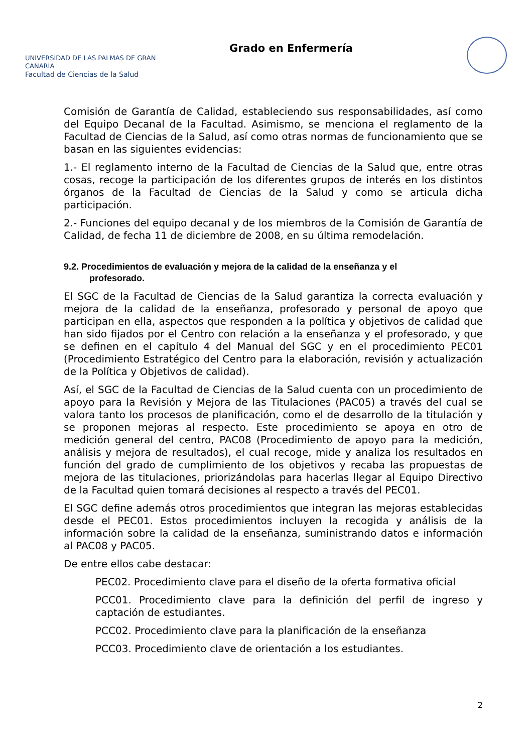UNIVERSIDAD DE LAS PALMAS DE GRAN CANARIA
Facultad de Ciencias de la Salud
Grado en Enfermería
Comisión de Garantía de Calidad, estableciendo sus responsabilidades, así como del Equipo Decanal de la Facultad. Asimismo, se menciona el reglamento de la Facultad de Ciencias de la Salud, así como otras normas de funcionamiento que se basan en las siguientes evidencias:
1.- El reglamento interno de la Facultad de Ciencias de la Salud que, entre otras cosas, recoge la participación de los diferentes grupos de interés en los distintos órganos de la Facultad de Ciencias de la Salud y como se articula dicha participación.
2.- Funciones del equipo decanal y de los miembros de la Comisión de Garantía de Calidad, de fecha 11 de diciembre de 2008, en su última remodelación.
9.2. Procedimientos de evaluación y mejora de la calidad de la enseñanza y el
profesorado.
El SGC de la Facultad de Ciencias de la Salud garantiza la correcta evaluación y mejora de la calidad de la enseñanza, profesorado y personal de apoyo que participan en ella, aspectos que responden a la política y objetivos de calidad que han sido fijados por el Centro con relación a la enseñanza y el profesorado, y que se definen en el capítulo 4 del Manual del SGC y en el procedimiento PEC01 (Procedimiento Estratégico del Centro para la elaboración, revisión y actualización de la Política y Objetivos de calidad).
Así, el SGC de la Facultad de Ciencias de la Salud cuenta con un procedimiento de apoyo para la Revisión y Mejora de las Titulaciones (PAC05) a través del cual se valora tanto los procesos de planificación, como el de desarrollo de la titulación y se proponen mejoras al respecto. Este procedimiento se apoya en otro de medición general del centro, PAC08 (Procedimiento de apoyo para la medición, análisis y mejora de resultados), el cual recoge, mide y analiza los resultados en función del grado de cumplimiento de los objetivos y recaba las propuestas de mejora de las titulaciones, priorizándolas para hacerlas llegar al Equipo Directivo de la Facultad quien tomará decisiones al respecto a través del PEC01.
El SGC define además otros procedimientos que integran las mejoras establecidas desde el PEC01. Estos procedimientos incluyen la recogida y análisis de la información sobre la calidad de la enseñanza, suministrando datos e información al PAC08 y PAC05.
De entre ellos cabe destacar:
PEC02. Procedimiento clave para el diseño de la oferta formativa oficial
PCC01. Procedimiento clave para la definición del perfil de ingreso y captación de estudiantes.
PCC02. Procedimiento clave para la planificación de la enseñanza
PCC03. Procedimiento clave de orientación a los estudiantes.
2